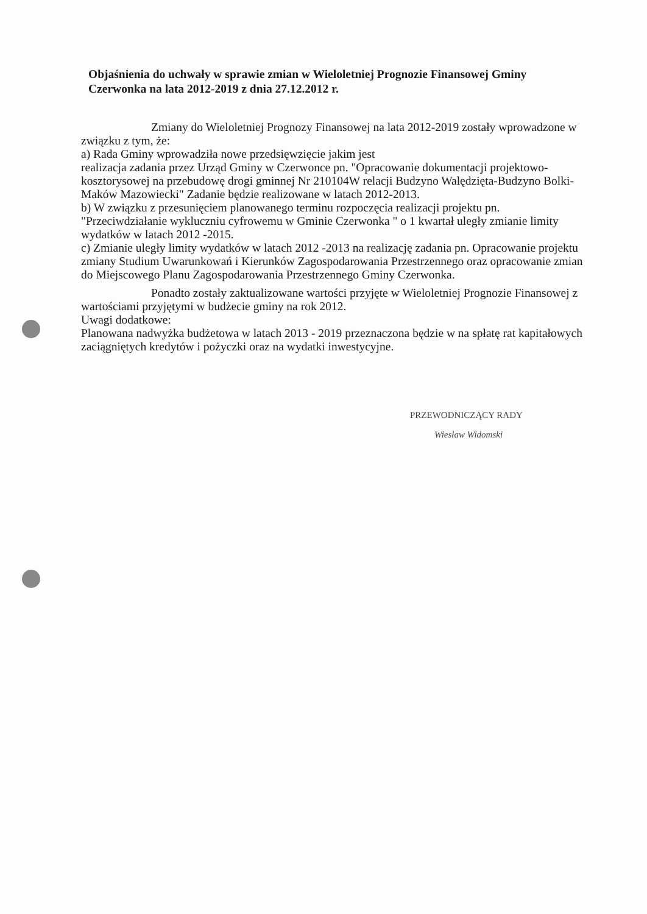Objaśnienia do uchwały w sprawie zmian w Wieloletniej Prognozie Finansowej Gminy Czerwonka na lata 2012-2019 z dnia 27.12.2012 r.
Zmiany do Wieloletniej Prognozy Finansowej na lata 2012-2019 zostały wprowadzone w związku z tym, że:
a) Rada Gminy wprowadziła nowe przedsięwzięcie jakim jest
realizacja zadania przez Urząd Gminy w Czerwonce pn. "Opracowanie dokumentacji projektowo-kosztorysowej na przebudowę drogi gminnej Nr 210104W relacji Budzyno Walędzięta-Budzyno Bolki- Maków Mazowiecki" Zadanie będzie realizowane w latach 2012-2013.
b) W związku z przesunięciem planowanego terminu rozpoczęcia realizacji projektu pn. "Przeciwdziałanie wykluczniu cyfrowemu w Gminie Czerwonka " o 1 kwartał uległy zmianie limity wydatków w latach 2012 -2015.
c) Zmianie uległy limity wydatków w latach 2012 -2013 na realizację zadania pn. Opracowanie projektu zmiany Studium Uwarunkowań i Kierunków Zagospodarowania Przestrzennego oraz opracowanie zmian do Miejscowego Planu Zagospodarowania Przestrzennego Gminy Czerwonka.
Ponadto zostały zaktualizowane wartości przyjęte w Wieloletniej Prognozie Finansowej z wartościami przyjętymi w budżecie gminy na rok 2012.
Uwagi dodatkowe:
Planowana nadwyżka budżetowa w latach 2013 - 2019 przeznaczona będzie w na spłatę rat kapitałowych zaciągniętych kredytów i pożyczki oraz na wydatki inwestycyjne.
PRZEWODNICZĄCY RADY
Wiesław Widomski